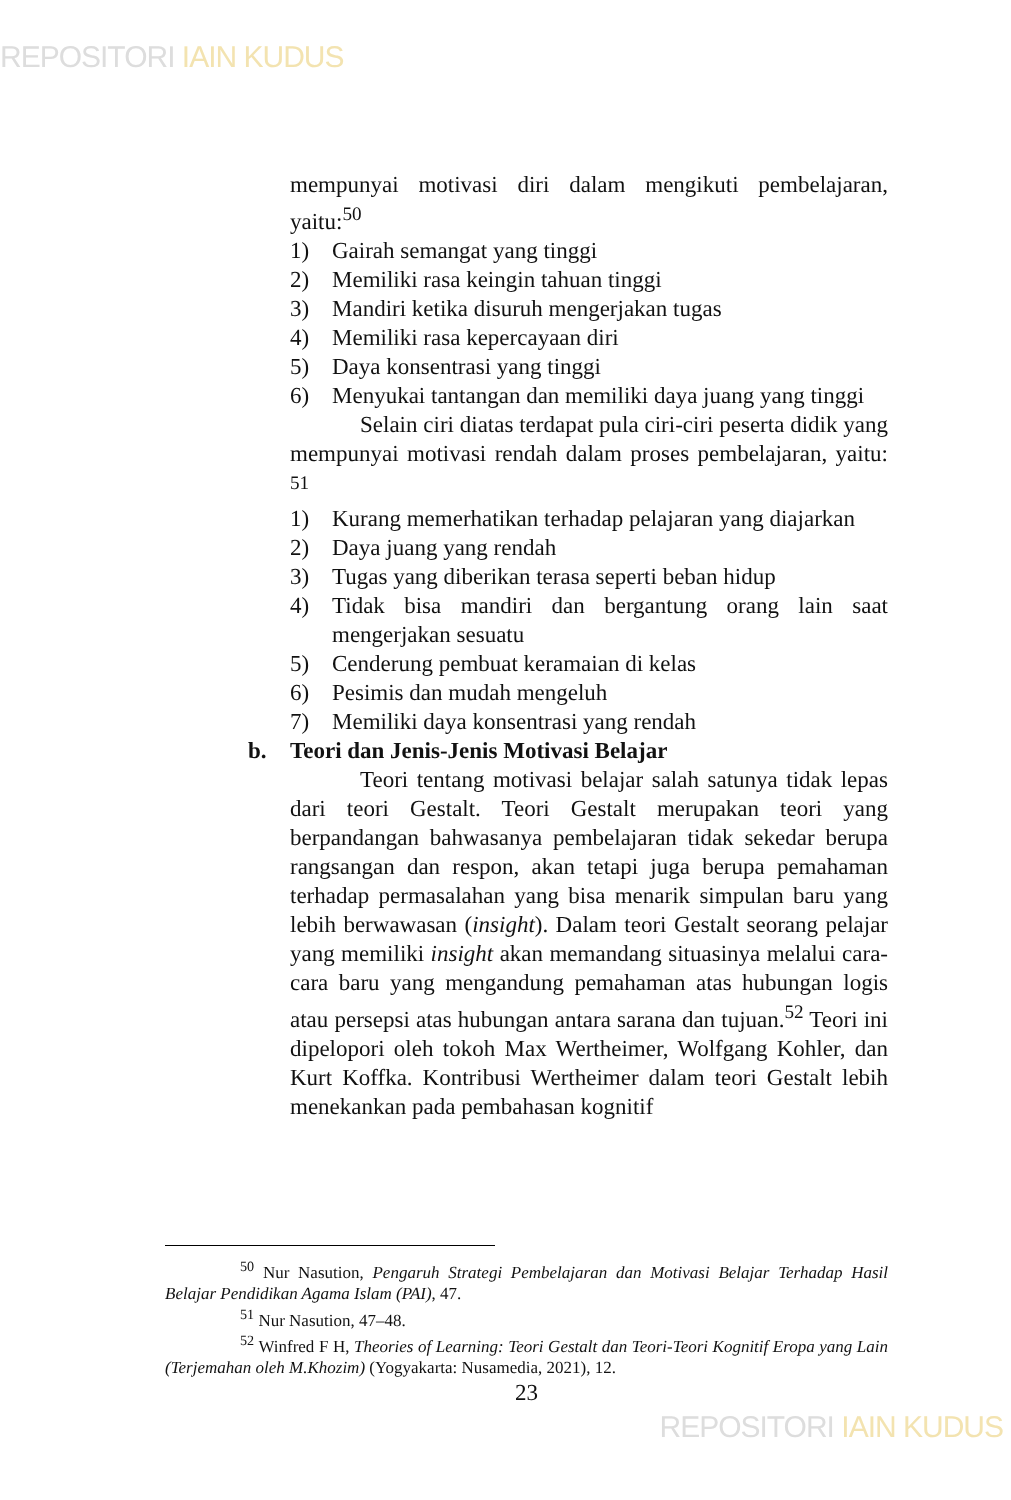REPOSITORI IAIN KUDUS
mempunyai motivasi diri dalam mengikuti pembelajaran, yaitu:<sup>50</sup>
1) Gairah semangat yang tinggi
2) Memiliki rasa keingin tahuan tinggi
3) Mandiri ketika disuruh mengerjakan tugas
4) Memiliki rasa kepercayaan diri
5) Daya konsentrasi yang tinggi
6) Menyukai tantangan dan memiliki daya juang yang tinggi
Selain ciri diatas terdapat pula ciri-ciri peserta didik yang mempunyai motivasi rendah dalam proses pembelajaran, yaitu: <sup>51</sup>
1) Kurang memerhatikan terhadap pelajaran yang diajarkan
2) Daya juang yang rendah
3) Tugas yang diberikan terasa seperti beban hidup
4) Tidak bisa mandiri dan bergantung orang lain saat mengerjakan sesuatu
5) Cenderung pembuat keramaian di kelas
6) Pesimis dan mudah mengeluh
7) Memiliki daya konsentrasi yang rendah
b. Teori dan Jenis-Jenis Motivasi Belajar
Teori tentang motivasi belajar salah satunya tidak lepas dari teori Gestalt. Teori Gestalt merupakan teori yang berpandangan bahwasanya pembelajaran tidak sekedar berupa rangsangan dan respon, akan tetapi juga berupa pemahaman terhadap permasalahan yang bisa menarik simpulan baru yang lebih berwawasan (insight). Dalam teori Gestalt seorang pelajar yang memiliki insight akan memandang situasinya melalui cara-cara baru yang mengandung pemahaman atas hubungan logis atau persepsi atas hubungan antara sarana dan tujuan.<sup>52</sup> Teori ini dipelopori oleh tokoh Max Wertheimer, Wolfgang Kohler, dan Kurt Koffka. Kontribusi Wertheimer dalam teori Gestalt lebih menekankan pada pembahasan kognitif
<sup>50</sup> Nur Nasution, Pengaruh Strategi Pembelajaran dan Motivasi Belajar Terhadap Hasil Belajar Pendidikan Agama Islam (PAI), 47.
<sup>51</sup> Nur Nasution, 47–48.
<sup>52</sup> Winfred F H, Theories of Learning: Teori Gestalt dan Teori-Teori Kognitif Eropa yang Lain (Terjemahan oleh M.Khozim) (Yogyakarta: Nusamedia, 2021), 12.
23
REPOSITORI IAIN KUDUS